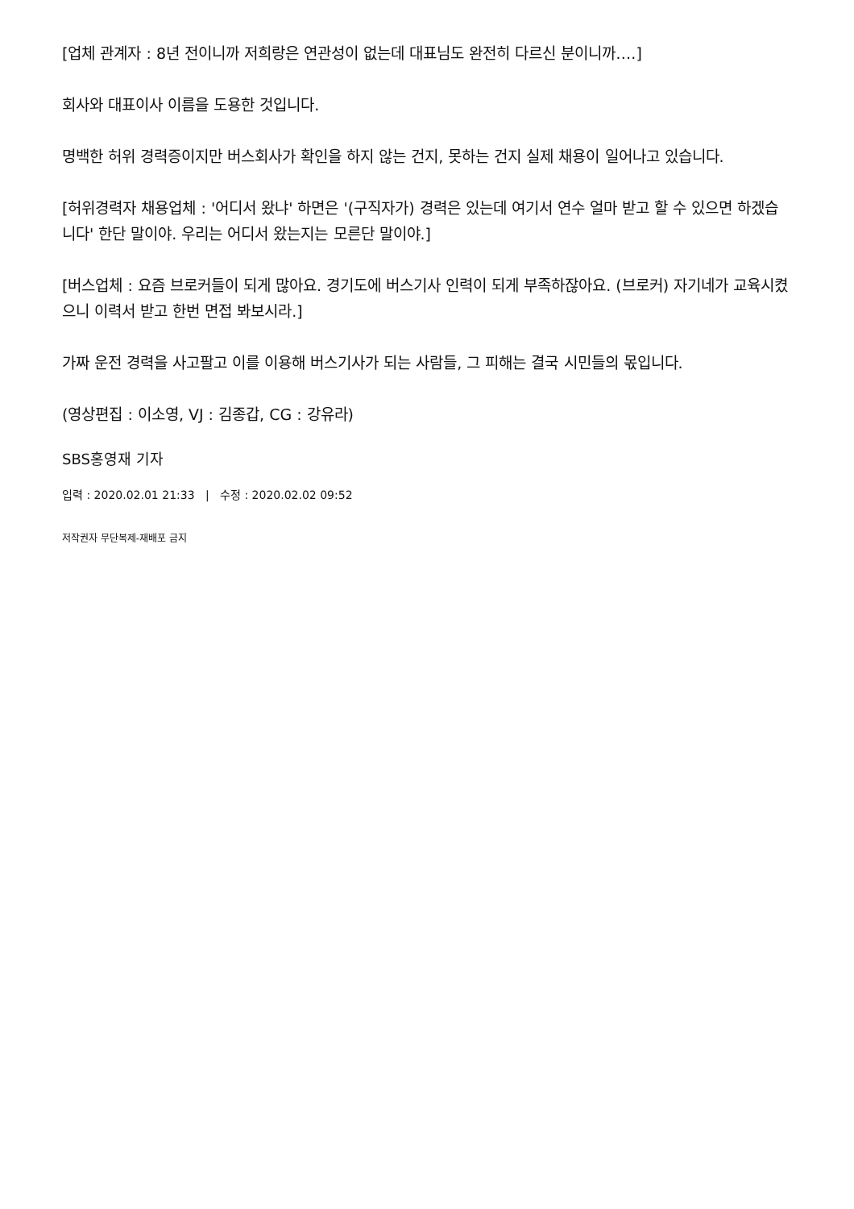[업체 관계자 : 8년 전이니까 저희랑은 연관성이 없는데 대표님도 완전히 다르신 분이니까….]
회사와 대표이사 이름을 도용한 것입니다.
명백한 허위 경력증이지만 버스회사가 확인을 하지 않는 건지, 못하는 건지 실제 채용이 일어나고 있습니다.
[허위경력자 채용업체 : '어디서 왔냐' 하면은 '(구직자가) 경력은 있는데 여기서 연수 얼마 받고 할 수 있으면 하겠습니다' 한단 말이야. 우리는 어디서 왔는지는 모른단 말이야.]
[버스업체 : 요즘 브로커들이 되게 많아요. 경기도에 버스기사 인력이 되게 부족하잖아요. (브로커) 자기네가 교육시켰으니 이력서 받고 한번 면접 봐보시라.]
가짜 운전 경력을 사고팔고 이를 이용해 버스기사가 되는 사람들, 그 피해는 결국 시민들의 몫입니다.
(영상편집 : 이소영, VJ : 김종갑, CG : 강유라)
SBS홍영재 기자
입력 : 2020.02.01 21:33 | 수정 : 2020.02.02 09:52
저작권자 무단복제-재배포 금지